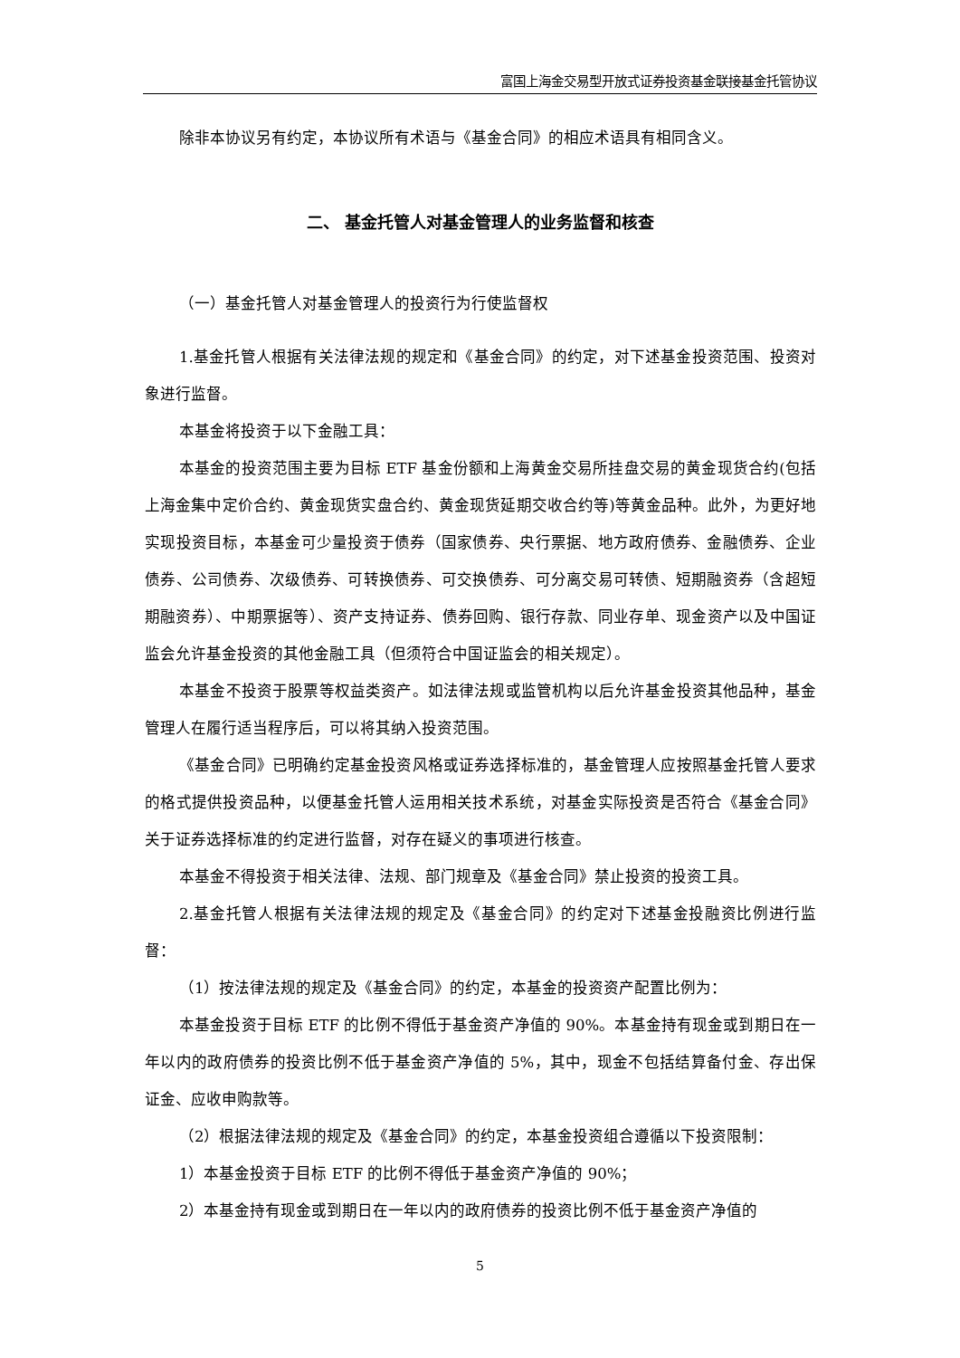富国上海金交易型开放式证券投资基金联接基金托管协议
除非本协议另有约定，本协议所有术语与《基金合同》的相应术语具有相同含义。
二、 基金托管人对基金管理人的业务监督和核查
（一）基金托管人对基金管理人的投资行为行使监督权
1.基金托管人根据有关法律法规的规定和《基金合同》的约定，对下述基金投资范围、投资对象进行监督。
本基金将投资于以下金融工具：
本基金的投资范围主要为目标 ETF 基金份额和上海黄金交易所挂盘交易的黄金现货合约(包括上海金集中定价合约、黄金现货实盘合约、黄金现货延期交收合约等)等黄金品种。此外，为更好地实现投资目标，本基金可少量投资于债券（国家债券、央行票据、地方政府债券、金融债券、企业债券、公司债券、次级债券、可转换债券、可交换债券、可分离交易可转债、短期融资券（含超短期融资券）、中期票据等）、资产支持证券、债券回购、银行存款、同业存单、现金资产以及中国证监会允许基金投资的其他金融工具（但须符合中国证监会的相关规定）。
本基金不投资于股票等权益类资产。如法律法规或监管机构以后允许基金投资其他品种，基金管理人在履行适当程序后，可以将其纳入投资范围。
《基金合同》已明确约定基金投资风格或证券选择标准的，基金管理人应按照基金托管人要求的格式提供投资品种，以便基金托管人运用相关技术系统，对基金实际投资是否符合《基金合同》关于证券选择标准的约定进行监督，对存在疑义的事项进行核查。
本基金不得投资于相关法律、法规、部门规章及《基金合同》禁止投资的投资工具。
2.基金托管人根据有关法律法规的规定及《基金合同》的约定对下述基金投融资比例进行监督：
（1）按法律法规的规定及《基金合同》的约定，本基金的投资资产配置比例为：
本基金投资于目标 ETF 的比例不得低于基金资产净值的 90%。本基金持有现金或到期日在一年以内的政府债券的投资比例不低于基金资产净值的 5%，其中，现金不包括结算备付金、存出保证金、应收申购款等。
（2）根据法律法规的规定及《基金合同》的约定，本基金投资组合遵循以下投资限制：
1）本基金投资于目标 ETF 的比例不得低于基金资产净值的 90%；
2）本基金持有现金或到期日在一年以内的政府债券的投资比例不低于基金资产净值的
5